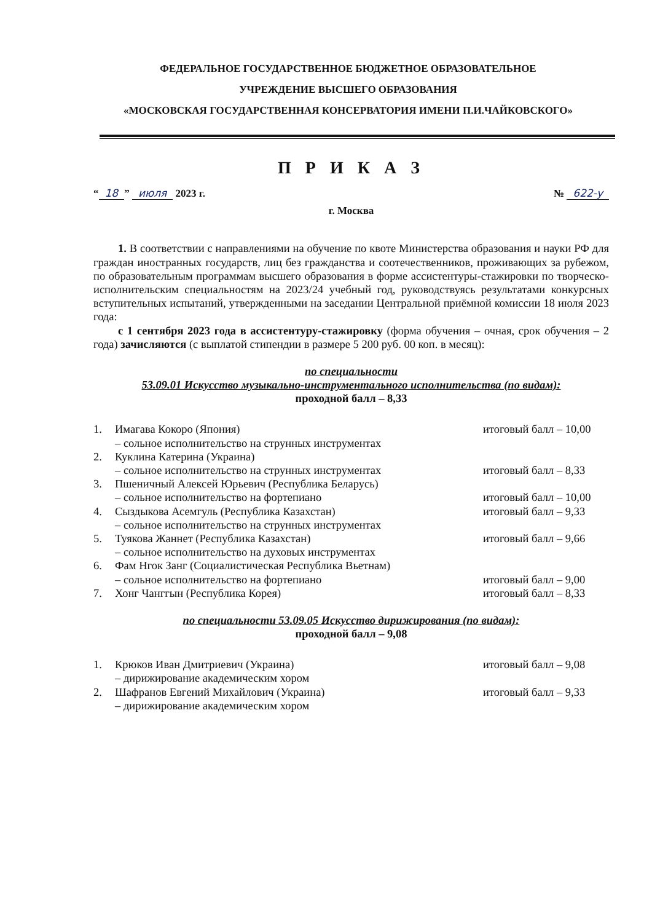ФЕДЕРАЛЬНОЕ ГОСУДАРСТВЕННОЕ БЮДЖЕТНОЕ ОБРАЗОВАТЕЛЬНОЕ
УЧРЕЖДЕНИЕ ВЫСШЕГО ОБРАЗОВАНИЯ
«МОСКОВСКАЯ ГОСУДАРСТВЕННАЯ КОНСЕРВАТОРИЯ ИМЕНИ П.И.ЧАЙКОВСКОГО»
П Р И К А З
“18” июля 2023 г. № 622-у
г. Москва
1. В соответствии с направлениями на обучение по квоте Министерства образования и науки РФ для граждан иностранных государств, лиц без гражданства и соотечественников, проживающих за рубежом, по образовательным программам высшего образования в форме ассистентуры-стажировки по творческо-исполнительским специальностям на 2023/24 учебный год, руководствуясь результатами конкурсных вступительных испытаний, утвержденными на заседании Центральной приёмной комиссии 18 июля 2023 года:
с 1 сентября 2023 года в ассистентуру-стажировку (форма обучения – очная, срок обучения – 2 года) зачисляются (с выплатой стипендии в размере 5 200 руб. 00 коп. в месяц):
по специальности
53.09.01 Искусство музыкально-инструментального исполнительства (по видам):
проходной балл – 8,33
1. Имагава Кокоро (Япония) итоговый балл – 10,00
– сольное исполнительство на струнных инструментах
2. Куклина Катерина (Украина)
– сольное исполнительство на струнных инструментах итоговый балл – 8,33
3. Пшеничный Алексей Юрьевич (Республика Беларусь)
– сольное исполнительство на фортепиано итоговый балл – 10,00
4. Сыздыкова Асемгуль (Республика Казахстан) итоговый балл – 9,33
– сольное исполнительство на струнных инструментах
5. Туякова Жаннет (Республика Казахстан) итоговый балл – 9,66
– сольное исполнительство на духовых инструментах
6. Фам Нгок Занг (Социалистическая Республика Вьетнам)
– сольное исполнительство на фортепиано итоговый балл – 9,00
7. Хонг Чанггын (Республика Корея) итоговый балл – 8,33
по специальности 53.09.05 Искусство дирижирования (по видам):
проходной балл – 9,08
1. Крюков Иван Дмитриевич (Украина) итоговый балл – 9,08
– дирижирование академическим хором
2. Шафранов Евгений Михайлович (Украина) итоговый балл – 9,33
– дирижирование академическим хором